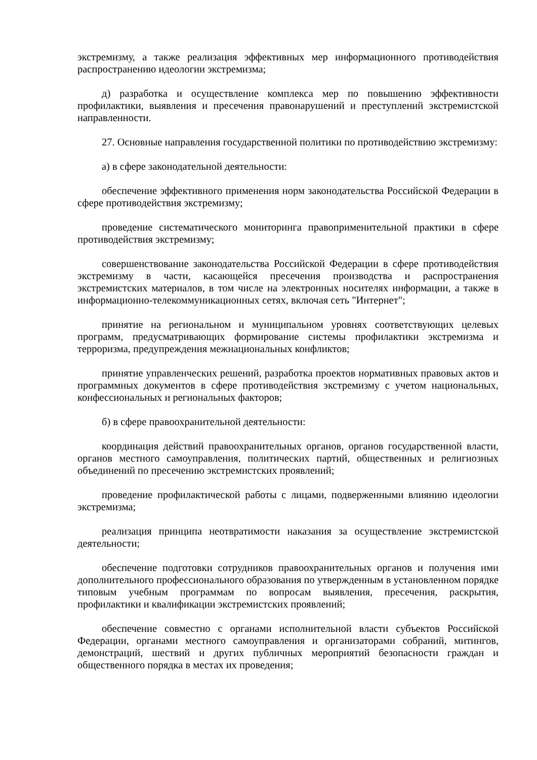экстремизму, а также реализация эффективных мер информационного противодействия распространению идеологии экстремизма;
д) разработка и осуществление комплекса мер по повышению эффективности профилактики, выявления и пресечения правонарушений и преступлений экстремистской направленности.
27. Основные направления государственной политики по противодействию экстремизму:
а) в сфере законодательной деятельности:
обеспечение эффективного применения норм законодательства Российской Федерации в сфере противодействия экстремизму;
проведение систематического мониторинга правоприменительной практики в сфере противодействия экстремизму;
совершенствование законодательства Российской Федерации в сфере противодействия экстремизму в части, касающейся пресечения производства и распространения экстремистских материалов, в том числе на электронных носителях информации, а также в информационно-телекоммуникационных сетях, включая сеть "Интернет";
принятие на региональном и муниципальном уровнях соответствующих целевых программ, предусматривающих формирование системы профилактики экстремизма и терроризма, предупреждения межнациональных конфликтов;
принятие управленческих решений, разработка проектов нормативных правовых актов и программных документов в сфере противодействия экстремизму с учетом национальных, конфессиональных и региональных факторов;
б) в сфере правоохранительной деятельности:
координация действий правоохранительных органов, органов государственной власти, органов местного самоуправления, политических партий, общественных и религиозных объединений по пресечению экстремистских проявлений;
проведение профилактической работы с лицами, подверженными влиянию идеологии экстремизма;
реализация принципа неотвратимости наказания за осуществление экстремистской деятельности;
обеспечение подготовки сотрудников правоохранительных органов и получения ими дополнительного профессионального образования по утвержденным в установленном порядке типовым учебным программам по вопросам выявления, пресечения, раскрытия, профилактики и квалификации экстремистских проявлений;
обеспечение совместно с органами исполнительной власти субъектов Российской Федерации, органами местного самоуправления и организаторами собраний, митингов, демонстраций, шествий и других публичных мероприятий безопасности граждан и общественного порядка в местах их проведения;